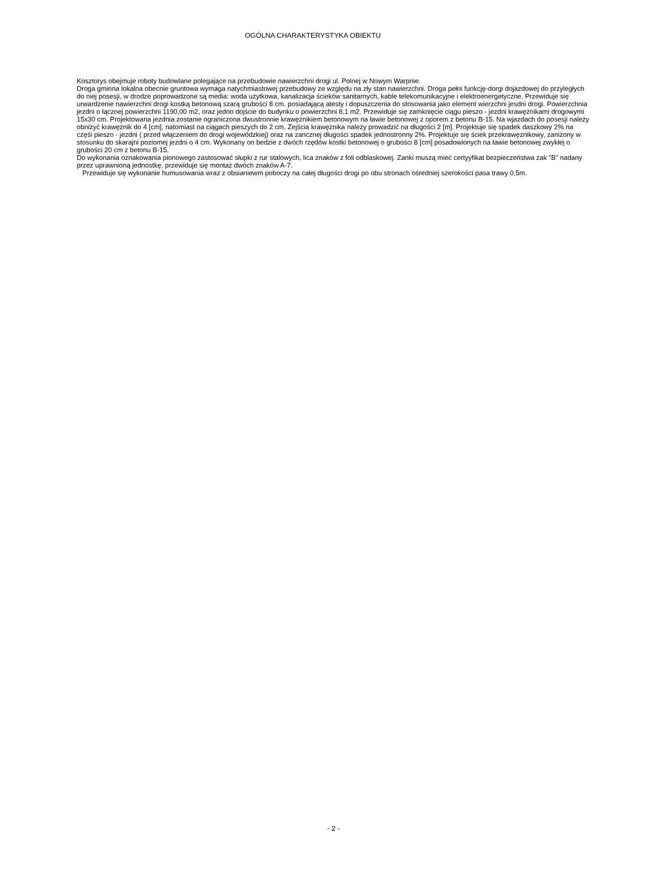OGÓLNA CHARAKTERYSTYKA OBIEKTU
Kosztorys obejmuje roboty budowlane polegające na przebudowie nawierzchni drogi ul. Polnej w Nowym Warpnie.
Droga gminna lokalna obecnie gruntowa wymaga natychmiastowej przebudowy ze względu na zły stan nawierzchni. Droga pełni funkcję-dorgi dojazdowej do przyległych do niej posesji, w drodze poprowadzone są media: woda użytkowa, kanalizacja ścieków sanitarnych, kable telekomunikacyjne i elektroenergetyczne. Przewiduje się urwardzenie nawierzchni drogi kostką betonową szarą grubości 8 cm. posiadającą atesty i dopuszczenia do stosowania jako element wierzchni jesdni drogi. Powierzchnia jezdni o łącznej powierzchni 1190,00 m2, oraz jedno dojście do budynku o powierzchni 8,1 m2. Przewiduje się zamknięcie ciągu pieszo - jezdni krawężnikami drogowymi 15x30 cm. Projektowana jezdnia zostanie ograniczona dwustronnie krawężnikiem betonowym na ławie betonowej z oporem z betonu B-15. Na wjazdach do posesji należy obniżyć krawężnik do 4 [cm], natomiast na ciągach pieszych do 2 cm. Zejścia krawężnika należy prowadzić na długości 2 [m]. Projektuje się spadek daszkowy 2% na częśi pieszo - jezdni ( przed włączeniem do drogi wojewódzkiej) oraz na zancznej długości spadek jednostronny 2%. Projektuje się ściek przekrawęznikowy, zaniżony w stosunku do skarajni poziomej jezdni o 4 cm. Wykonany on bedzie z dwóch rzędów kostki betonowej o grubości 8 [cm] posadowionych na ławie betonowej zwykłej o grubości 20 cm z betonu B-15.
Do wykonania oznakowania pionowego zastosować słupki z rur stalowych, lica znaków z foli odblaskowej. Zanki muszą mieć certyyfikat bezpieczeństwa zak "B" nadany przez uprawnioną jednostkę, przewiduje się montaż dwóch znaków A-7.
Przewiduje się wykonanie humusowania wraz z obsianiewm poboczy na całej długości drogi po obu stronach ośredniej szerokości pasa trawy 0,5m.
- 2 -